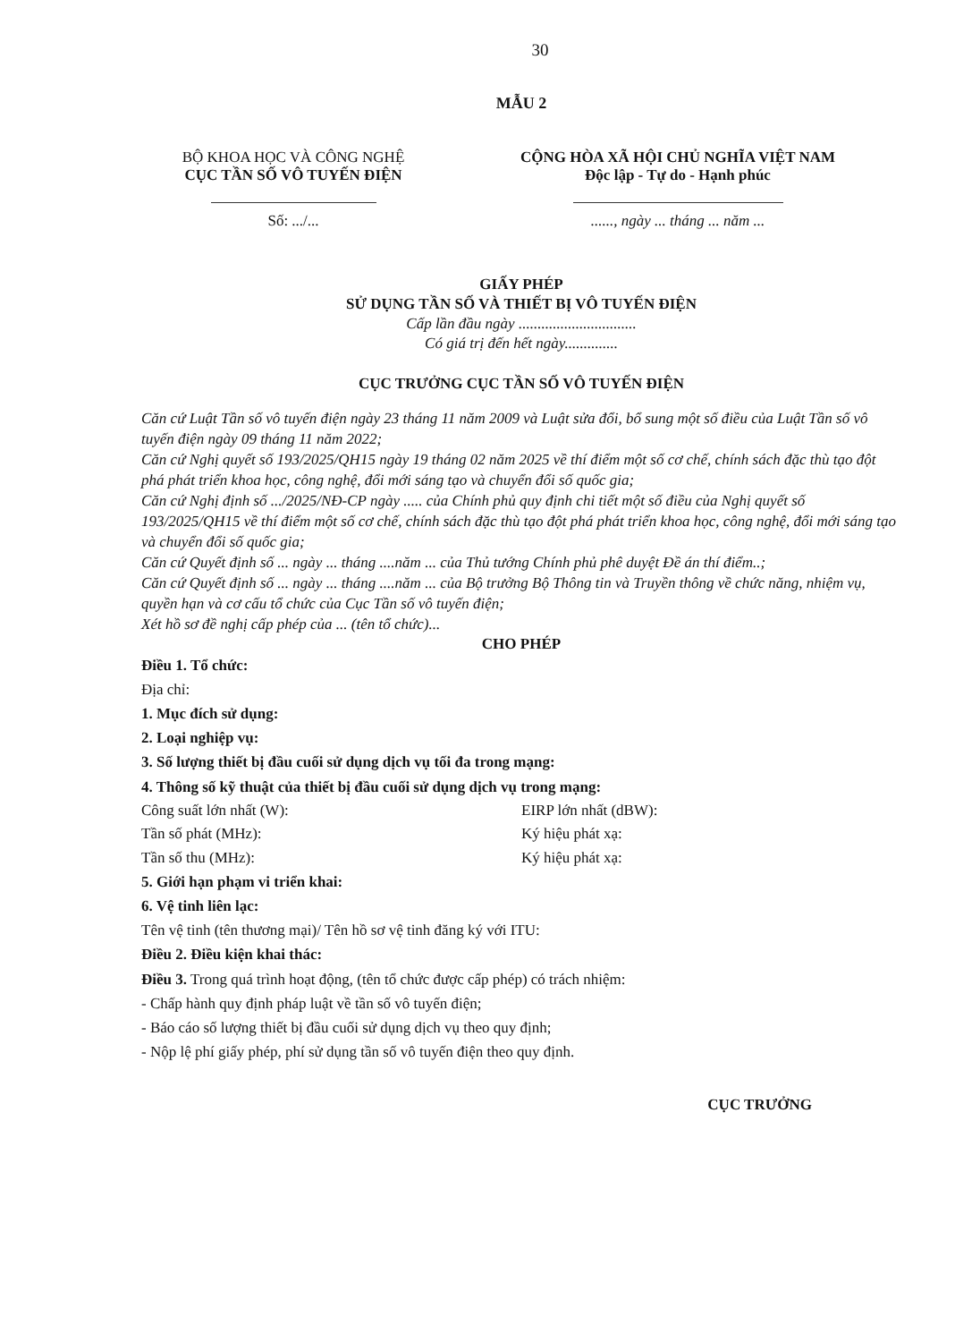30
MẪU 2
BỘ KHOA HỌC VÀ CÔNG NGHỆ
CỤC TẦN SỐ VÔ TUYẾN ĐIỆN
Số: .../...
CỘNG HÒA XÃ HỘI CHỦ NGHĨA VIỆT NAM
Độc lập - Tự do - Hạnh phúc
......, ngày ... tháng ... năm ...
GIẤY PHÉP
SỬ DỤNG TẦN SỐ VÀ THIẾT BỊ VÔ TUYẾN ĐIỆN
Cấp lần đầu ngày ...............................
Có giá trị đến hết ngày..............
CỤC TRƯỞNG CỤC TẦN SỐ VÔ TUYẾN ĐIỆN
Căn cứ Luật Tần số vô tuyến điện ngày 23 tháng 11 năm 2009 và Luật sửa đổi, bổ sung một số điều của Luật Tần số vô tuyến điện ngày 09 tháng 11 năm 2022;
Căn cứ Nghị quyết số 193/2025/QH15 ngày 19 tháng 02 năm 2025 về thí điểm một số cơ chế, chính sách đặc thù tạo đột phá phát triển khoa học, công nghệ, đổi mới sáng tạo và chuyển đổi số quốc gia;
Căn cứ Nghị định số .../2025/NĐ-CP ngày ..... của Chính phủ quy định chi tiết một số điều của Nghị quyết số 193/2025/QH15 về thí điểm một số cơ chế, chính sách đặc thù tạo đột phá phát triển khoa học, công nghệ, đổi mới sáng tạo và chuyển đổi số quốc gia;
Căn cứ Quyết định số ... ngày ... tháng ....năm ... của Thủ tướng Chính phủ phê duyệt Đề án thí điểm..;
Căn cứ Quyết định số ... ngày ... tháng ....năm ... của Bộ trưởng Bộ Thông tin và Truyền thông về chức năng, nhiệm vụ, quyền hạn và cơ cấu tổ chức của Cục Tần số vô tuyến điện;
Xét hồ sơ đề nghị cấp phép của ... (tên tổ chức)...
CHO PHÉP
Điều 1. Tổ chức:
Địa chỉ:
1. Mục đích sử dụng:
2. Loại nghiệp vụ:
3. Số lượng thiết bị đầu cuối sử dụng dịch vụ tối đa trong mạng:
4. Thông số kỹ thuật của thiết bị đầu cuối sử dụng dịch vụ trong mạng:
Công suất lớn nhất (W): EIRP lớn nhất (dBW):
Tần số phát (MHz): Ký hiệu phát xạ:
Tần số thu (MHz): Ký hiệu phát xạ:
5. Giới hạn phạm vi triển khai:
6. Vệ tinh liên lạc:
Tên vệ tinh (tên thương mại)/ Tên hồ sơ vệ tinh đăng ký với ITU:
Điều 2. Điều kiện khai thác:
Điều 3. Trong quá trình hoạt động, (tên tổ chức được cấp phép) có trách nhiệm:
- Chấp hành quy định pháp luật về tần số vô tuyến điện;
- Báo cáo số lượng thiết bị đầu cuối sử dụng dịch vụ theo quy định;
- Nộp lệ phí giấy phép, phí sử dụng tần số vô tuyến điện theo quy định.
CỤC TRƯỞNG